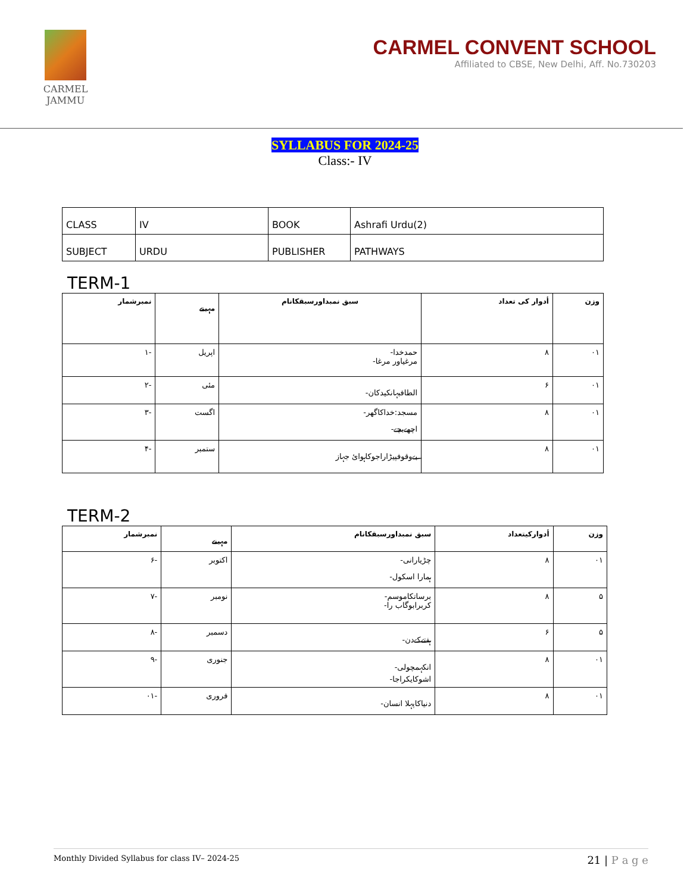CARMEL
JAMMU
CARMEL CONVENT SCHOOL
Affiliated to CBSE, New Delhi, Aff. No.730203
SYLLABUS FOR 2024-25
Class:- IV
| CLASS | IV | BOOK | Ashrafi Urdu(2) |
| SUBJECT | URDU | PUBLISHER | PATHWAYS |
TERM-1
| نمبرشمار | مہینے | سبق نمبداورسبقکانام | أدوار کی تعداد | وزن |
| --- | --- | --- | --- | --- |
| -۱ | اپریل | حمدخدا- مرغیاور مرغا- | ۸ | ۰۱ |
| -۲ | مئی | الطافبہانکیدکان- | ۶ | ۰۱ |
| -۳ | اگست | مسجد:خداکاگھر- اچھےبچے- | ۸ | ۰۱ |
| -۴ | ستمبر | بےوقوفپیڑاراجوکاہوائ جہاز | ۸ | ۰۱ |
TERM-2
| نمبرشمار | مہینے | سبق نمبداورسبقکانام | أدوارکیتعداد | وزن |
| --- | --- | --- | --- | --- |
| -۶ | اکتوبر | چڑیارانی- ہمارا اسکول- | ۸ | ۰۱ |
| -۷ | نومبر | برساتکاموسم- کربرابوگاب را- | ۸ | ۵ |
| -۸ | دسمبر | ہفتےکےدن- | ۶ | ۵ |
| -۹ | جنوری | انکہمچولی- اشوکایکراجا- | ۸ | ۰۱ |
| -۰۱ | فروری | دنیاکاپہلا انسان- | ۸ | ۰۱ |
Monthly Divided Syllabus for class IV– 2024-25 21 | P a g e